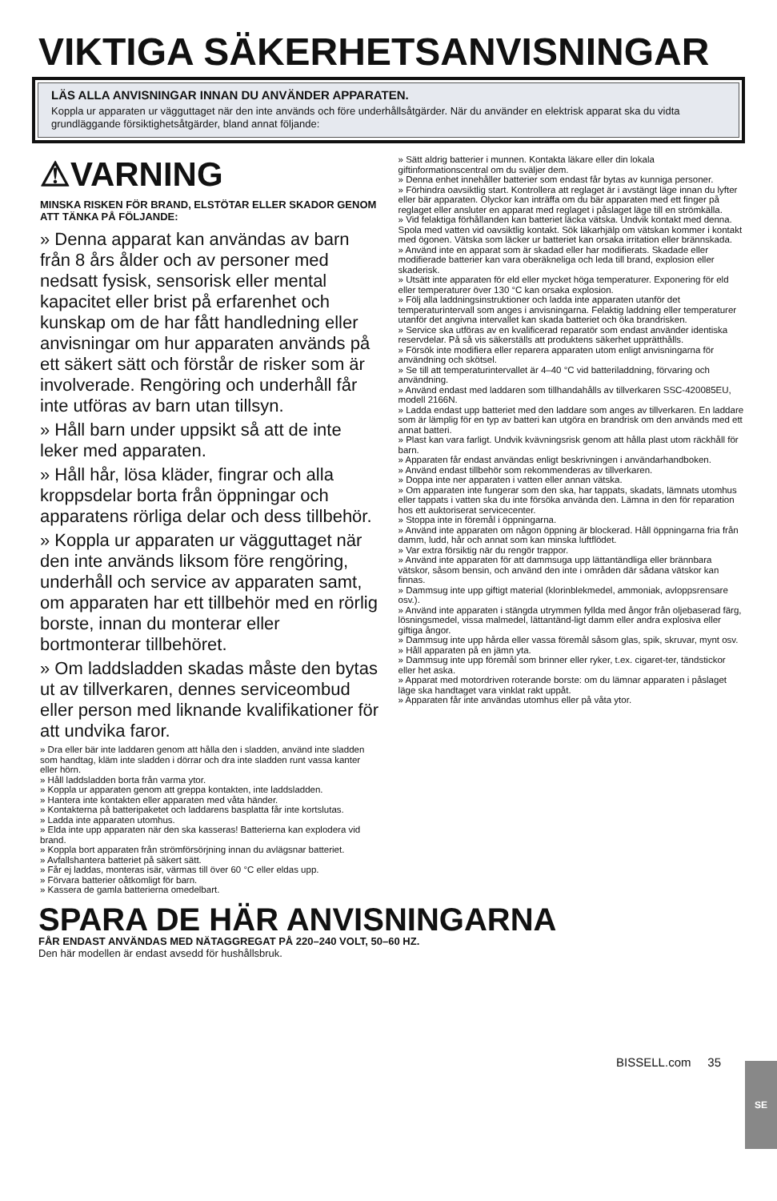VIKTIGA SÄKERHETSANVISNINGAR
LÄS ALLA ANVISNINGAR INNAN DU ANVÄNDER APPARATEN.
Koppla ur apparaten ur vägguttaget när den inte används och före underhållsåtgärder. När du använder en elektrisk apparat ska du vidta grundläggande försiktighetsåtgärder, bland annat följande:
⚠VARNING
MINSKA RISKEN FÖR BRAND, ELSTÖTAR ELLER SKADOR GENOM ATT TÄNKA PÅ FÖLJANDE:
» Denna apparat kan användas av barn från 8 års ålder och av personer med nedsatt fysisk, sensorisk eller mental kapacitet eller brist på erfarenhet och kunskap om de har fått handledning eller anvisningar om hur apparaten används på ett säkert sätt och förstår de risker som är involverade. Rengöring och underhåll får inte utföras av barn utan tillsyn.
» Håll barn under uppsikt så att de inte leker med apparaten.
» Håll hår, lösa kläder, fingrar och alla kroppsdelar borta från öppningar och apparatens rörliga delar och dess tillbehör.
» Koppla ur apparaten ur vägguttaget när den inte används liksom före rengöring, underhåll och service av apparaten samt, om apparaten har ett tillbehör med en rörlig borste, innan du monterar eller bortmonterar tillbehöret.
» Om laddsladden skadas måste den bytas ut av tillverkaren, dennes serviceombud eller person med liknande kvalifikationer för att undvika faror.
» Dra eller bär inte laddaren genom att hålla den i sladden, använd inte sladden som handtag, kläm inte sladden i dörrar och dra inte sladden runt vassa kanter eller hörn.
» Håll laddsladden borta från varma ytor.
» Koppla ur apparaten genom att greppa kontakten, inte laddsladden.
» Hantera inte kontakten eller apparaten med våta händer.
» Kontakterna på batteripaketet och laddarens basplatta får inte kortslutas.
» Ladda inte apparaten utomhus.
» Elda inte upp apparaten när den ska kasseras! Batterierna kan explodera vid brand.
» Koppla bort apparaten från strömförsörjning innan du avlägsnar batteriet.
» Avfallshantera batteriet på säkert sätt.
» Får ej laddas, monteras isär, värmas till över 60 °C eller eldas upp.
» Förvara batterier oåtkomligt för barn.
» Kassera de gamla batterierna omedelbart.
» Sätt aldrig batterier i munnen. Kontakta läkare eller din lokala giftinformationscentral om du sväljer dem.
» Denna enhet innehåller batterier som endast får bytas av kunniga personer.
» Förhindra oavsiktlig start. Kontrollera att reglaget är i avstängt läge innan du lyfter eller bär apparaten. Olyckor kan inträffa om du bär apparaten med ett finger på reglaget eller ansluter en apparat med reglaget i påslaget läge till en strömkälla.
» Vid felaktiga förhållanden kan batteriet läcka vätska. Undvik kontakt med denna. Spola med vatten vid oavsiktlig kontakt. Sök läkarhjälp om vätskan kommer i kontakt med ögonen. Vätska som läcker ur batteriet kan orsaka irritation eller brännskada.
» Använd inte en apparat som är skadad eller har modifierats. Skadade eller modifierade batterier kan vara oberäkneliga och leda till brand, explosion eller skaderisk.
» Utsätt inte apparaten för eld eller mycket höga temperaturer. Exponering för eld eller temperaturer över 130 °C kan orsaka explosion.
» Följ alla laddningsinstruktioner och ladda inte apparaten utanför det temperaturintervall som anges i anvisningarna. Felaktig laddning eller temperaturer utanför det angivna intervallet kan skada batteriet och öka brandrisken.
» Service ska utföras av en kvalificerad reparatör som endast använder identiska reservdelar. På så vis säkerställs att produktens säkerhet upprätthålls.
» Försök inte modifiera eller reparera apparaten utom enligt anvisningarna för användning och skötsel.
» Se till att temperaturintervallet är 4–40 °C vid batteriladdning, förvaring och användning.
» Använd endast med laddaren som tillhandahålls av tillverkaren SSC-420085EU, modell 2166N.
» Ladda endast upp batteriet med den laddare som anges av tillverkaren. En laddare som är lämplig för en typ av batteri kan utgöra en brandrisk om den används med ett annat batteri.
» Plast kan vara farligt. Undvik kvävningsrisk genom att hålla plast utom räckhåll för barn.
» Apparaten får endast användas enligt beskrivningen i användarhandboken.
» Använd endast tillbehör som rekommenderas av tillverkaren.
» Doppa inte ner apparaten i vatten eller annan vätska.
» Om apparaten inte fungerar som den ska, har tappats, skadats, lämnats utomhus eller tappats i vatten ska du inte försöka använda den. Lämna in den för reparation hos ett auktoriserat servicecenter.
» Stoppa inte in föremål i öppningarna.
» Använd inte apparaten om någon öppning är blockerad. Håll öppningarna fria från damm, ludd, hår och annat som kan minska luftflödet.
» Var extra försiktig när du rengör trappor.
» Använd inte apparaten för att dammsuga upp lättantändliga eller brännbara vätskor, såsom bensin, och använd den inte i områden där sådana vätskor kan finnas.
» Dammsug inte upp giftigt material (klorinblekmedel, ammoniak, avloppsrensare osv.).
» Använd inte apparaten i stängda utrymmen fyllda med ångor från oljebaserad färg, lösningsmedel, vissa malmedel, lättantänd-ligt damm eller andra explosiva eller giftiga ångor.
» Dammsug inte upp hårda eller vassa föremål såsom glas, spik, skruvar, mynt osv.
» Håll apparaten på en jämn yta.
» Dammsug inte upp föremål som brinner eller ryker, t.ex. cigaret-ter, tändstickor eller het aska.
» Apparat med motordriven roterande borste: om du lämnar apparaten i påslaget läge ska handtaget vara vinklat rakt uppåt.
» Apparaten får inte användas utomhus eller på våta ytor.
SPARA DE HÄR ANVISNINGARNA
FÅR ENDAST ANVÄNDAS MED NÄTAGGREGAT PÅ 220–240 VOLT, 50–60 HZ.
Den här modellen är endast avsedd för hushållsbruk.
SE BISSELL.com 35